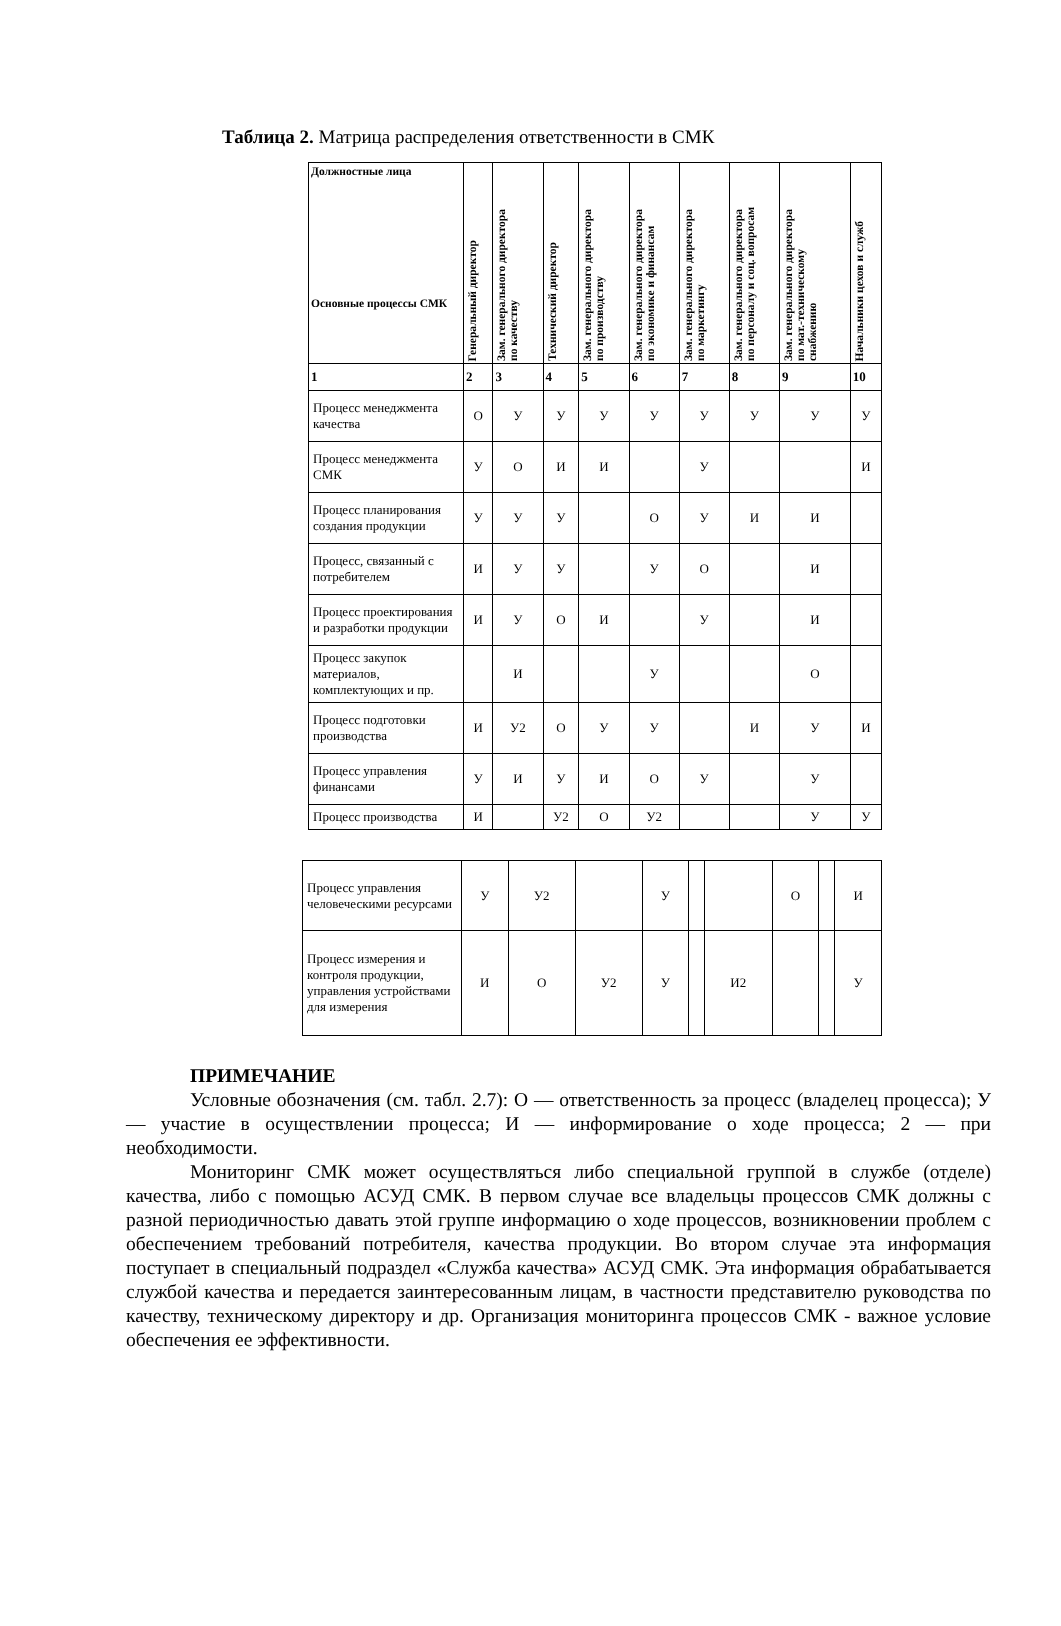Таблица 2. Матрица распределения ответственности в СМК
| Должностные лица Основные процессы СМК | Генеральный директор | Зам. генерального директора по качеству | Технический директор | Зам. генерального директора по производству | Зам. генерального директора по экономике и финансам | Зам. генерального директора по маркетингу | Зам. генерального директора по персоналу и соц. вопросам | Зам. генерального директора по мат.-техническому снабжению | Начальники цехов и служб |
| --- | --- | --- | --- | --- | --- | --- | --- | --- | --- |
| 1 | 2 | 3 | 4 | 5 | 6 | 7 | 8 | 9 | 10 |
| Процесс менеджмента качества | О | У | У | У | У | У | У | У | У |
| Процесс менеджмента СМК | У | О | И | И | | У | | | И |
| Процесс планирования создания продукции | У | У | У | | О | У | И | И | |
| Процесс, связанный с потребителем | И | У | У | | У | О | | И | |
| Процесс проектирования и разработки продукции | И | У | О | И | | У | | И | |
| Процесс закупок материалов, комплектующих и пр. | | И | | | У | | | О | |
| Процесс подготовки производства | И | У2 | О | У | У | | И | У | И |
| Процесс управления финансами | У | И | У | И | О | У | | У | |
| Процесс производства | И | | У2 | О | У2 | | | У | У |
| Процесс управления человеческими ресурсами | У | У2 | | У | | | О | | И |
| Процесс измерения и контроля продукции, управления устройствами для измерения | И | О | У2 | У | | И2 | | | У |
ПРИМЕЧАНИЕ
Условные обозначения (см. табл. 2.7): О — ответственность за процесс (владелец процесса); У — участие в осуществлении процесса; И — информирование о ходе процесса; 2 — при необходимости.
Мониторинг СМК может осуществляться либо специальной группой в службе (отделе) качества, либо с помощью АСУД СМК. В первом случае все владельцы процессов СМК должны с разной периодичностью давать этой группе информацию о ходе процессов, возникновении проблем с обеспечением требований потребителя, качества продукции. Во втором случае эта информация поступает в специальный подраздел «Служба качества» АСУД СМК. Эта информация обрабатывается службой качества и передается заинтересованным лицам, в частности представителю руководства по качеству, техническому директору и др. Организация мониторинга процессов СМК - важное условие обеспечения ее эффективности.